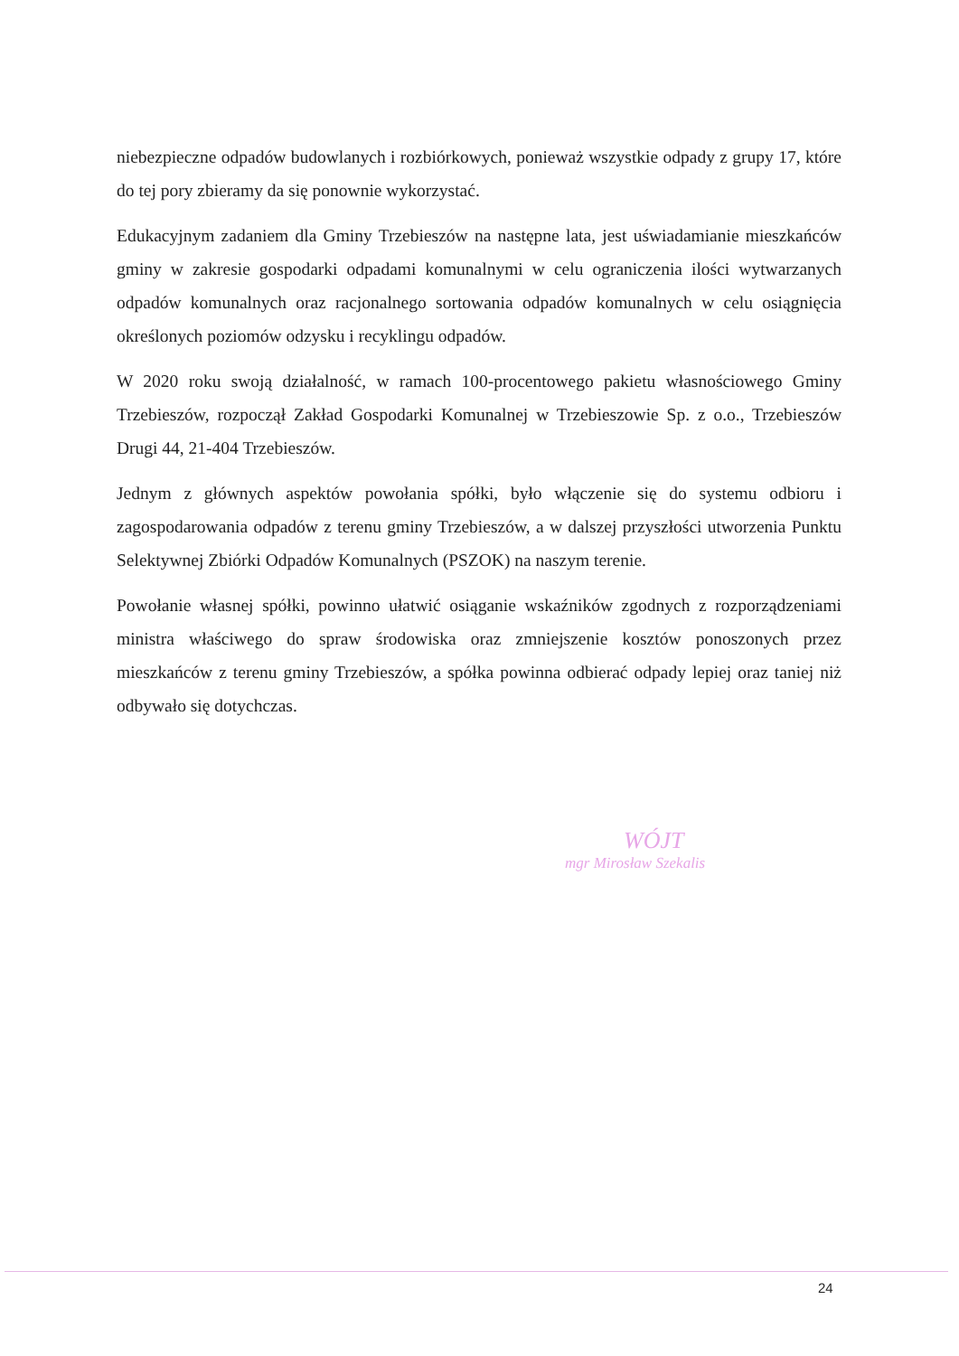niebezpieczne odpadów budowlanych i rozbiórkowych, ponieważ wszystkie odpady z grupy 17, które do tej pory zbieramy da się ponownie wykorzystać.
Edukacyjnym zadaniem dla Gminy Trzebieszów na następne lata, jest uświadamianie mieszkańców gminy w zakresie gospodarki odpadami komunalnymi w celu ograniczenia ilości wytwarzanych odpadów komunalnych oraz racjonalnego sortowania odpadów komunalnych w celu osiągnięcia określonych poziomów odzysku i recyklingu odpadów.
W 2020 roku swoją działalność, w ramach 100-procentowego pakietu własnościowego Gminy Trzebieszów, rozpoczął Zakład Gospodarki Komunalnej w Trzebieszowie Sp. z o.o., Trzebieszów Drugi 44, 21-404 Trzebieszów.
Jednym z głównych aspektów powołania spółki, było włączenie się do systemu odbioru i zagospodarowania odpadów z terenu gminy Trzebieszów, a w dalszej przyszłości utworzenia Punktu Selektywnej Zbiórki Odpadów Komunalnych (PSZOK) na naszym terenie.
Powołanie własnej spółki, powinno ułatwić osiąganie wskaźników zgodnych z rozporządzeniami ministra właściwego do spraw środowiska oraz zmniejszenie kosztów ponoszonych przez mieszkańców z terenu gminy Trzebieszów, a spółka powinna odbierać odpady lepiej oraz taniej niż odbywało się dotychczas.
WÓJT
mgr Mirosław Szekalis
24